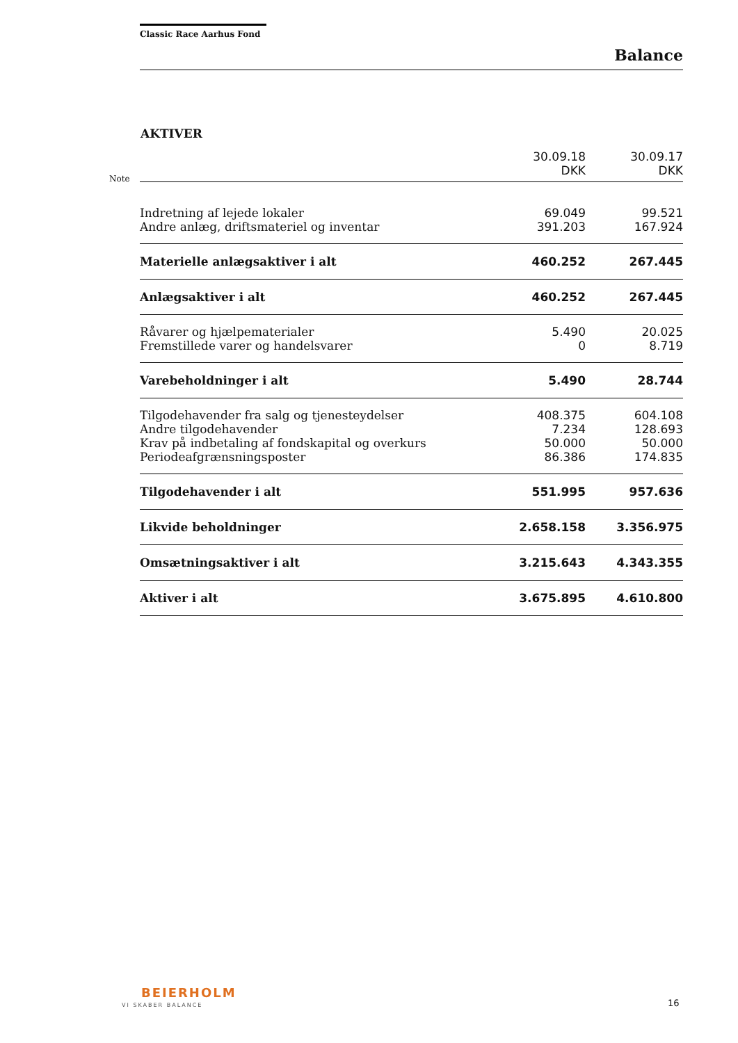Classic Race Aarhus Fond
Balance
AKTIVER
Note
| | 30.09.18 DKK | 30.09.17 DKK |
| --- | --- | --- |
| Indretning af lejede lokaler | 69.049 | 99.521 |
| Andre anlæg, driftsmateriel og inventar | 391.203 | 167.924 |
| Materielle anlægsaktiver i alt | 460.252 | 267.445 |
| Anlægsaktiver i alt | 460.252 | 267.445 |
| Råvarer og hjælpematerialer | 5.490 | 20.025 |
| Fremstillede varer og handelsvarer | 0 | 8.719 |
| Varebeholdninger i alt | 5.490 | 28.744 |
| Tilgodehavender fra salg og tjenesteydelser | 408.375 | 604.108 |
| Andre tilgodehavender | 7.234 | 128.693 |
| Krav på indbetaling af fondskapital og overkurs | 50.000 | 50.000 |
| Periodeafgrænsningsposter | 86.386 | 174.835 |
| Tilgodehavender i alt | 551.995 | 957.636 |
| Likvide beholdninger | 2.658.158 | 3.356.975 |
| Omsætningsaktiver i alt | 3.215.643 | 4.343.355 |
| Aktiver i alt | 3.675.895 | 4.610.800 |
BEIERHOLM
VI SKABER BALANCE 16